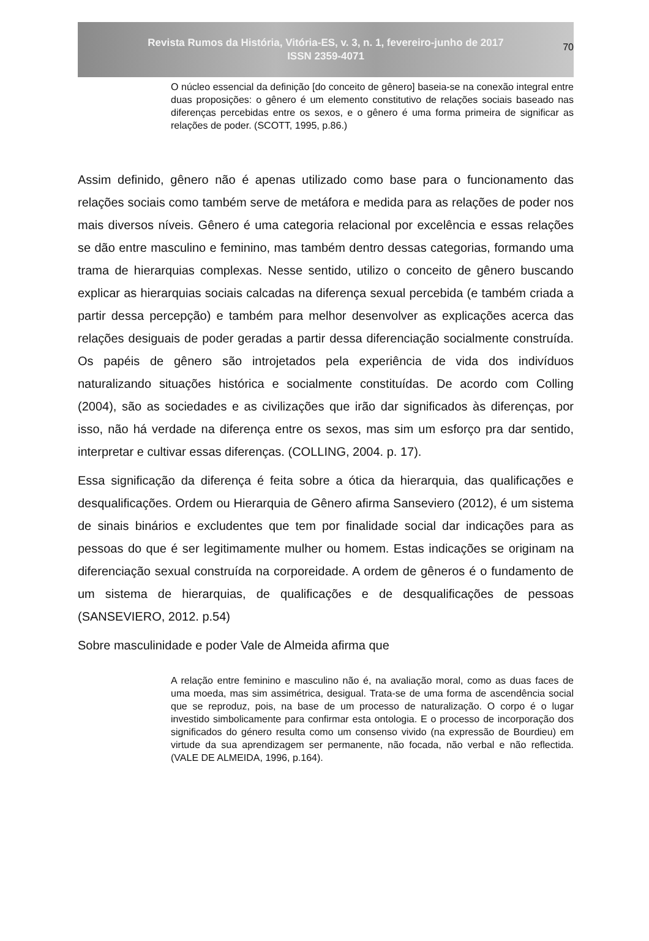Revista Rumos da História, Vitória-ES, v. 3, n. 1, fevereiro-junho de 2017
ISSN 2359-4071
70
O núcleo essencial da definição [do conceito de gênero] baseia-se na conexão integral entre duas proposições: o gênero é um elemento constitutivo de relações sociais baseado nas diferenças percebidas entre os sexos, e o gênero é uma forma primeira de significar as relações de poder. (SCOTT, 1995, p.86.)
Assim definido, gênero não é apenas utilizado como base para o funcionamento das relações sociais como também serve de metáfora e medida para as relações de poder nos mais diversos níveis. Gênero é uma categoria relacional por excelência e essas relações se dão entre masculino e feminino, mas também dentro dessas categorias, formando uma trama de hierarquias complexas. Nesse sentido, utilizo o conceito de gênero buscando explicar as hierarquias sociais calcadas na diferença sexual percebida (e também criada a partir dessa percepção) e também para melhor desenvolver as explicações acerca das relações desiguais de poder geradas a partir dessa diferenciação socialmente construída. Os papéis de gênero são introjetados pela experiência de vida dos indivíduos naturalizando situações histórica e socialmente constituídas. De acordo com Colling (2004), são as sociedades e as civilizações que irão dar significados às diferenças, por isso, não há verdade na diferença entre os sexos, mas sim um esforço pra dar sentido, interpretar e cultivar essas diferenças. (COLLING, 2004. p. 17).
Essa significação da diferença é feita sobre a ótica da hierarquia, das qualificações e desqualificações. Ordem ou Hierarquia de Gênero afirma Sanseviero (2012), é um sistema de sinais binários e excludentes que tem por finalidade social dar indicações para as pessoas do que é ser legitimamente mulher ou homem. Estas indicações se originam na diferenciação sexual construída na corporeidade. A ordem de gêneros é o fundamento de um sistema de hierarquias, de qualificações e de desqualificações de pessoas (SANSEVIERO, 2012. p.54)
Sobre masculinidade e poder Vale de Almeida afirma que
A relação entre feminino e masculino não é, na avaliação moral, como as duas faces de uma moeda, mas sim assimétrica, desigual. Trata-se de uma forma de ascendência social que se reproduz, pois, na base de um processo de naturalização. O corpo é o lugar investido simbolicamente para confirmar esta ontologia. E o processo de incorporação dos significados do género resulta como um consenso vivido (na expressão de Bourdieu) em virtude da sua aprendizagem ser permanente, não focada, não verbal e não reflectida. (VALE DE ALMEIDA, 1996, p.164).